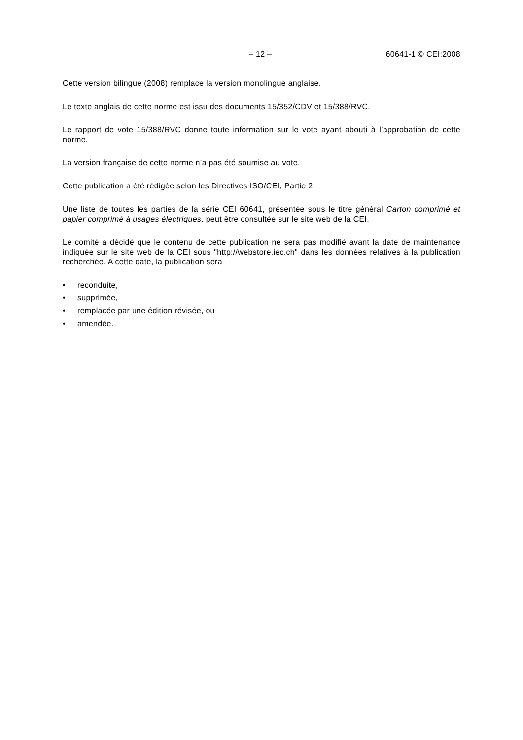– 12 – 60641-1 © CEI:2008
Cette version bilingue (2008) remplace la version monolingue anglaise.
Le texte anglais de cette norme est issu des documents 15/352/CDV et 15/388/RVC.
Le rapport de vote 15/388/RVC donne toute information sur le vote ayant abouti à l’approbation de cette norme.
La version française de cette norme n’a pas été soumise au vote.
Cette publication a été rédigée selon les Directives ISO/CEI, Partie 2.
Une liste de toutes les parties de la série CEI 60641, présentée sous le titre général Carton comprimé et papier comprimé à usages électriques, peut être consultée sur le site web de la CEI.
Le comité a décidé que le contenu de cette publication ne sera pas modifié avant la date de maintenance indiquée sur le site web de la CEI sous "http://webstore.iec.ch" dans les données relatives à la publication recherchée. A cette date, la publication sera
• reconduite,
• supprimée,
• remplacée par une édition révisée, ou
• amendée.